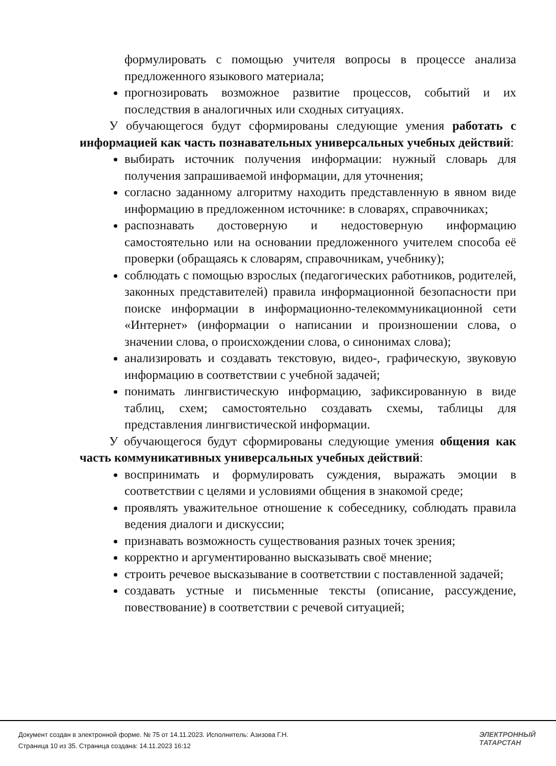формулировать с помощью учителя вопросы в процессе анализа предложенного языкового материала;
прогнозировать возможное развитие процессов, событий и их последствия в аналогичных или сходных ситуациях.
У обучающегося будут сформированы следующие умения работать с информацией как часть познавательных универсальных учебных действий:
выбирать источник получения информации: нужный словарь для получения запрашиваемой информации, для уточнения;
согласно заданному алгоритму находить представленную в явном виде информацию в предложенном источнике: в словарях, справочниках;
распознавать достоверную и недостоверную информацию самостоятельно или на основании предложенного учителем способа её проверки (обращаясь к словарям, справочникам, учебнику);
соблюдать с помощью взрослых (педагогических работников, родителей, законных представителей) правила информационной безопасности при поиске информации в информационно-телекоммуникационной сети «Интернет» (информации о написании и произношении слова, о значении слова, о происхождении слова, о синонимах слова);
анализировать и создавать текстовую, видео-, графическую, звуковую информацию в соответствии с учебной задачей;
понимать лингвистическую информацию, зафиксированную в виде таблиц, схем; самостоятельно создавать схемы, таблицы для представления лингвистической информации.
У обучающегося будут сформированы следующие умения общения как часть коммуникативных универсальных учебных действий:
воспринимать и формулировать суждения, выражать эмоции в соответствии с целями и условиями общения в знакомой среде;
проявлять уважительное отношение к собеседнику, соблюдать правила ведения диалоги и дискуссии;
признавать возможность существования разных точек зрения;
корректно и аргументированно высказывать своё мнение;
строить речевое высказывание в соответствии с поставленной задачей;
создавать устные и письменные тексты (описание, рассуждение, повествование) в соответствии с речевой ситуацией;
Документ создан в электронной форме. № 75 от 14.11.2023. Исполнитель: Азизова Г.Н.
Страница 10 из 35. Страница создана: 14.11.2023 16:12
ЭЛЕКТРОННЫЙ
ТАТАРСТАН